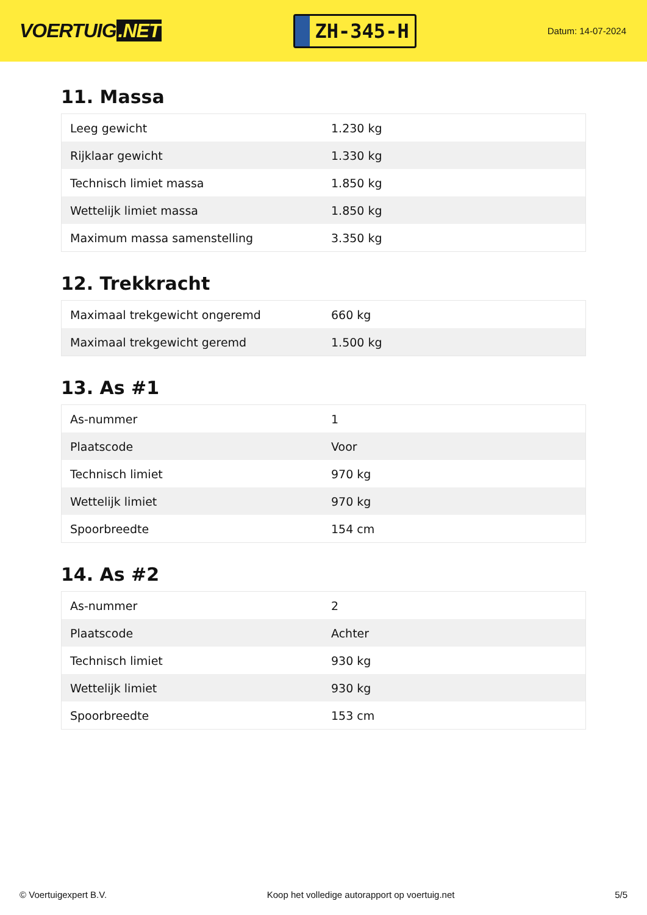VOERTUIG.NET
ZH-345-H
Datum: 14-07-2024
11. Massa
| Leeg gewicht | 1.230 kg |
| Rijklaar gewicht | 1.330 kg |
| Technisch limiet massa | 1.850 kg |
| Wettelijk limiet massa | 1.850 kg |
| Maximum massa samenstelling | 3.350 kg |
12. Trekkracht
| Maximaal trekgewicht ongeremd | 660 kg |
| Maximaal trekgewicht geremd | 1.500 kg |
13. As #1
| As-nummer | 1 |
| Plaatscode | Voor |
| Technisch limiet | 970 kg |
| Wettelijk limiet | 970 kg |
| Spoorbreedte | 154 cm |
14. As #2
| As-nummer | 2 |
| Plaatscode | Achter |
| Technisch limiet | 930 kg |
| Wettelijk limiet | 930 kg |
| Spoorbreedte | 153 cm |
© Voertuigexpert B.V. Koop het volledige autorapport op voertuig.net 5/5